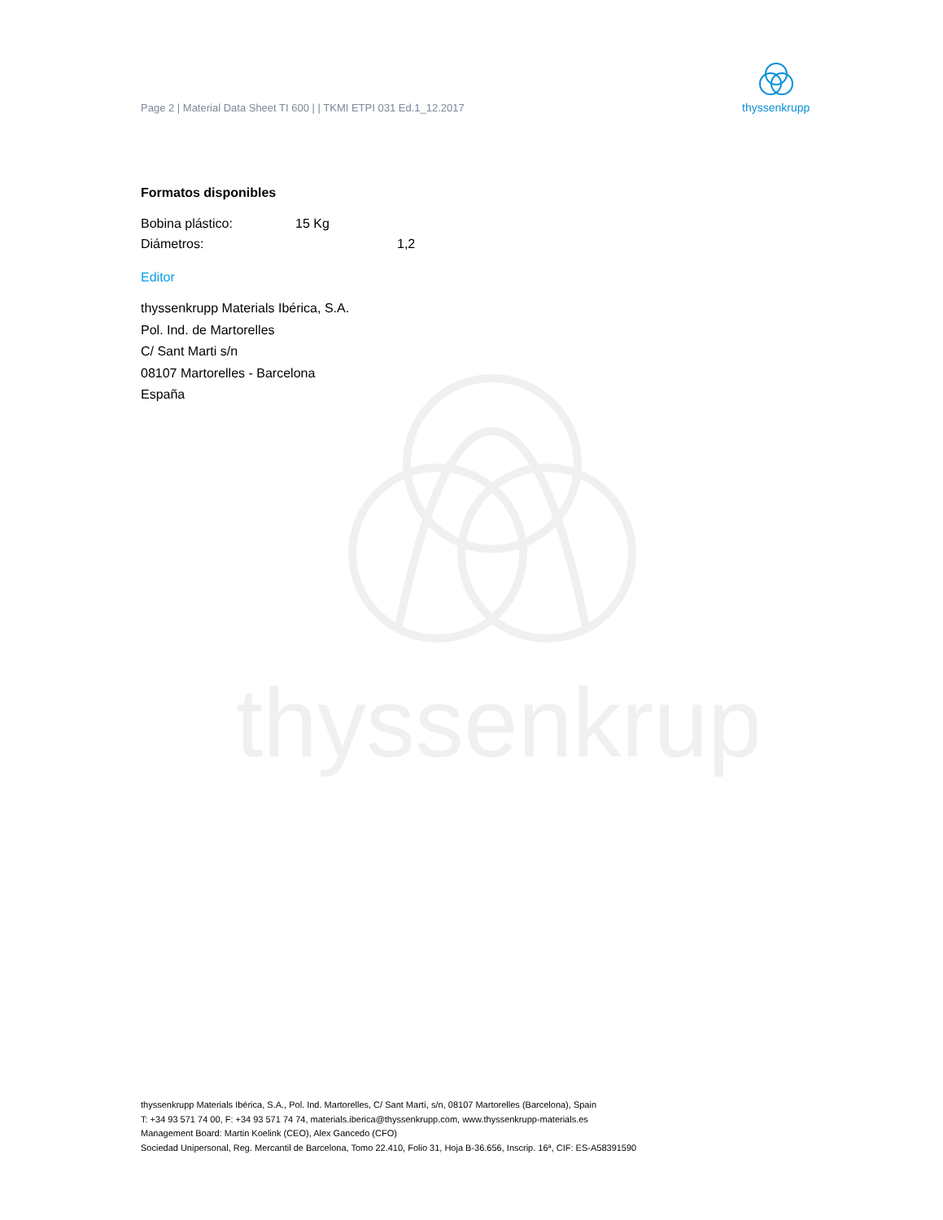thyssenkrupp
Page 2 | Material Data Sheet TI 600 | | TKMI ETPI 031 Ed.1_12.2017
thyssenkrupp
Formatos disponibles
Bobina plástico: 15 Kg
Diámetros: 1,2
Editor
thyssenkrupp Materials Ibérica, S.A.
Pol. Ind. de Martorelles
C/ Sant Marti s/n
08107 Martorelles - Barcelona
España
thyssenkrupp Materials Ibérica, S.A., Pol. Ind. Martorelles, C/ Sant Martí, s/n, 08107 Martorelles (Barcelona), Spain
T: +34 93 571 74 00, F: +34 93 571 74 74, materials.iberica@thyssenkrupp.com, www.thyssenkrupp-materials.es
Management Board: Martin Koelink (CEO), Alex Gancedo (CFO)
Sociedad Unipersonal, Reg. Mercantil de Barcelona, Tomo 22.410, Folio 31, Hoja B-36.656, Inscrip. 16ª, CIF: ES-A58391590